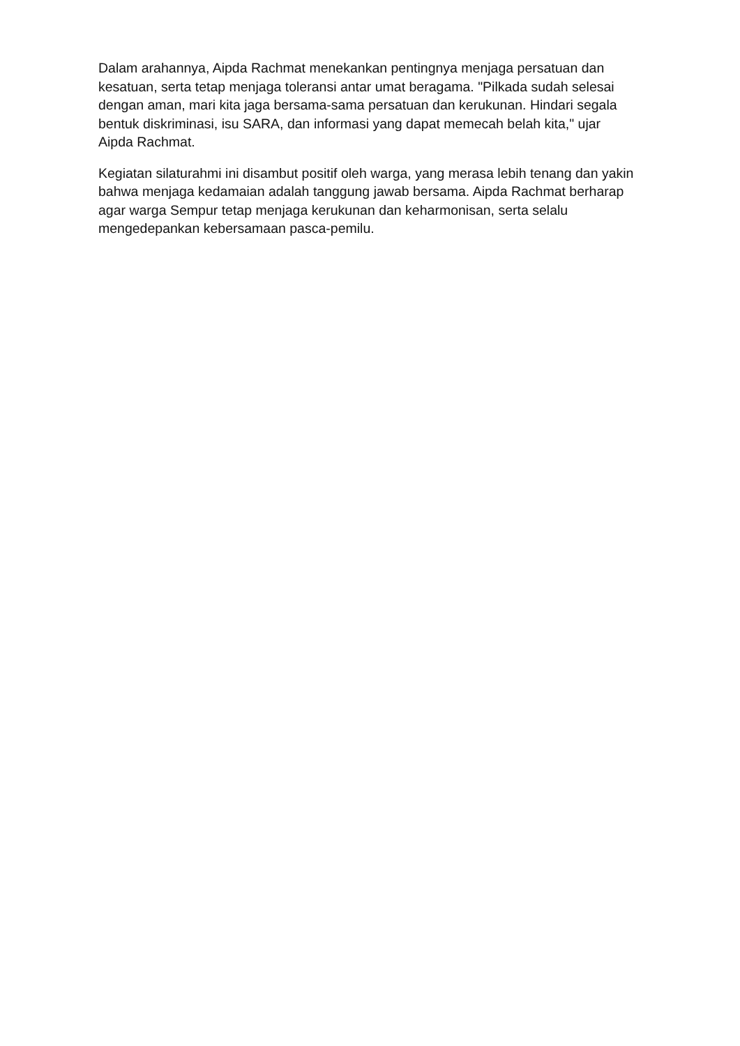Dalam arahannya, Aipda Rachmat menekankan pentingnya menjaga persatuan dan kesatuan, serta tetap menjaga toleransi antar umat beragama. "Pilkada sudah selesai dengan aman, mari kita jaga bersama-sama persatuan dan kerukunan. Hindari segala bentuk diskriminasi, isu SARA, dan informasi yang dapat memecah belah kita," ujar Aipda Rachmat.
Kegiatan silaturahmi ini disambut positif oleh warga, yang merasa lebih tenang dan yakin bahwa menjaga kedamaian adalah tanggung jawab bersama. Aipda Rachmat berharap agar warga Sempur tetap menjaga kerukunan dan keharmonisan, serta selalu mengedepankan kebersamaan pasca-pemilu.